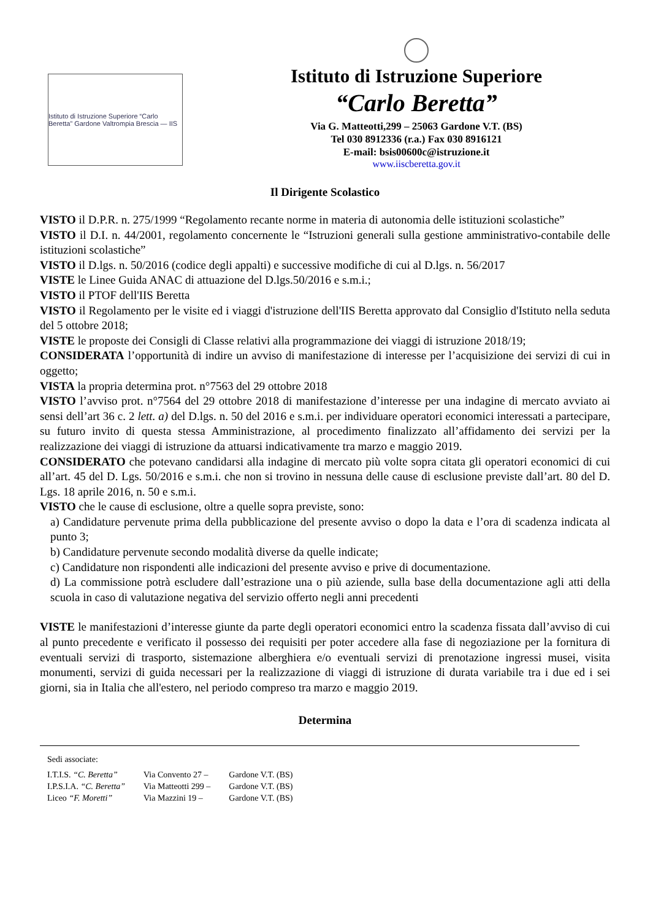Istituto di Istruzione Superiore “Carlo Beretta” Gardone Valtrompia Brescia — IIS
Istituto di Istruzione Superiore
“Carlo Beretta”
Via G. Matteotti,299 – 25063 Gardone V.T. (BS)
Tel 030 8912336 (r.a.) Fax 030 8916121
E-mail: bsis00600c@istruzione.it
www.iiscberetta.gov.it
Il Dirigente Scolastico
VISTO il D.P.R. n. 275/1999 “Regolamento recante norme in materia di autonomia delle istituzioni scolastiche”
VISTO il D.I. n. 44/2001, regolamento concernente le “Istruzioni generali sulla gestione amministrativo-contabile delle istituzioni scolastiche”
VISTO il D.lgs. n. 50/2016 (codice degli appalti) e successive modifiche di cui al D.lgs. n. 56/2017
VISTE le Linee Guida ANAC di attuazione del D.lgs.50/2016 e s.m.i.;
VISTO il PTOF dell'IIS Beretta
VISTO il Regolamento per le visite ed i viaggi d'istruzione dell'IIS Beretta approvato dal Consiglio d'Istituto nella seduta del 5 ottobre 2018;
VISTE le proposte dei Consigli di Classe relativi alla programmazione dei viaggi di istruzione 2018/19;
CONSIDERATA l’opportunità di indire un avviso di manifestazione di interesse per l’acquisizione dei servizi di cui in oggetto;
VISTA la propria determina prot. n°7563 del 29 ottobre 2018
VISTO l’avviso prot. n°7564 del 29 ottobre 2018 di manifestazione d’interesse per una indagine di mercato avviato ai sensi dell’art 36 c. 2 lett. a) del D.lgs. n. 50 del 2016 e s.m.i. per individuare operatori economici interessati a partecipare, su futuro invito di questa stessa Amministrazione, al procedimento finalizzato all’affidamento dei servizi per la realizzazione dei viaggi di istruzione da attuarsi indicativamente tra marzo e maggio 2019.
CONSIDERATO che potevano candidarsi alla indagine di mercato più volte sopra citata gli operatori economici di cui all’art. 45 del D. Lgs. 50/2016 e s.m.i. che non si trovino in nessuna delle cause di esclusione previste dall’art. 80 del D. Lgs. 18 aprile 2016, n. 50 e s.m.i.
VISTO che le cause di esclusione, oltre a quelle sopra previste, sono:
a) Candidature pervenute prima della pubblicazione del presente avviso o dopo la data e l’ora di scadenza indicata al punto 3;
b) Candidature pervenute secondo modalità diverse da quelle indicate;
c) Candidature non rispondenti alle indicazioni del presente avviso e prive di documentazione.
d) La commissione potrà escludere dall’estrazione una o più aziende, sulla base della documentazione agli atti della scuola in caso di valutazione negativa del servizio offerto negli anni precedenti
VISTE le manifestazioni d’interesse giunte da parte degli operatori economici entro la scadenza fissata dall’avviso di cui al punto precedente e verificato il possesso dei requisiti per poter accedere alla fase di negoziazione per la fornitura di eventuali servizi di trasporto, sistemazione alberghiera e/o eventuali servizi di prenotazione ingressi musei, visita monumenti, servizi di guida necessari per la realizzazione di viaggi di istruzione di durata variabile tra i due ed i sei giorni, sia in Italia che all'estero, nel periodo compreso tra marzo e maggio 2019.
Determina
Sedi associate:
| I.T.I.S. “C. Beretta” | Via Convento 27 – | Gardone V.T. (BS) |
| I.P.S.I.A. “C. Beretta” | Via Matteotti 299 – | Gardone V.T. (BS) |
| Liceo “F. Moretti” | Via Mazzini 19 – | Gardone V.T. (BS) |